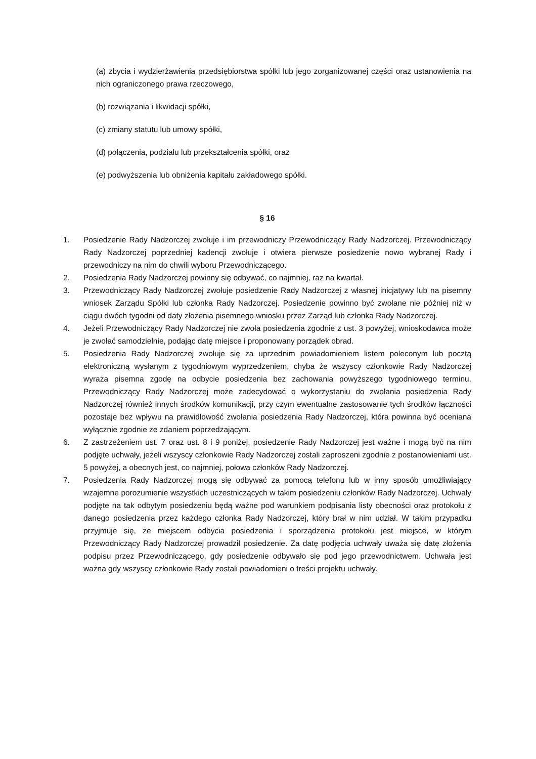(a) zbycia i wydzierżawienia przedsiębiorstwa spółki lub jego zorganizowanej części oraz ustanowienia na nich ograniczonego prawa rzeczowego,
(b) rozwiązania i likwidacji spółki,
(c) zmiany statutu lub umowy spółki,
(d) połączenia, podziału lub przekształcenia spółki, oraz
(e) podwyższenia lub obniżenia kapitału zakładowego spółki.
§ 16
1. Posiedzenie Rady Nadzorczej zwołuje i im przewodniczy Przewodniczący Rady Nadzorczej. Przewodniczący Rady Nadzorczej poprzedniej kadencji zwołuje i otwiera pierwsze posiedzenie nowo wybranej Rady i przewodniczy na nim do chwili wyboru Przewodniczącego.
2. Posiedzenia Rady Nadzorczej powinny się odbywać, co najmniej, raz na kwartał.
3. Przewodniczący Rady Nadzorczej zwołuje posiedzenie Rady Nadzorczej z własnej inicjatywy lub na pisemny wniosek Zarządu Spółki lub członka Rady Nadzorczej. Posiedzenie powinno być zwołane nie później niż w ciągu dwóch tygodni od daty złożenia pisemnego wniosku przez Zarząd lub członka Rady Nadzorczej.
4. Jeżeli Przewodniczący Rady Nadzorczej nie zwoła posiedzenia zgodnie z ust. 3 powyżej, wnioskodawca może je zwołać samodzielnie, podając datę miejsce i proponowany porządek obrad.
5. Posiedzenia Rady Nadzorczej zwołuje się za uprzednim powiadomieniem listem poleconym lub pocztą elektroniczną wysłanym z tygodniowym wyprzedzeniem, chyba że wszyscy członkowie Rady Nadzorczej wyraża pisemna zgodę na odbycie posiedzenia bez zachowania powyższego tygodniowego terminu. Przewodniczący Rady Nadzorczej może zadecydować o wykorzystaniu do zwołania posiedzenia Rady Nadzorczej również innych środków komunikacji, przy czym ewentualne zastosowanie tych środków łączności pozostaje bez wpływu na prawidłowość zwołania posiedzenia Rady Nadzorczej, która powinna być oceniana wyłącznie zgodnie ze zdaniem poprzedzającym.
6. Z zastrzeżeniem ust. 7 oraz ust. 8 i 9 poniżej, posiedzenie Rady Nadzorczej jest ważne i mogą być na nim podjęte uchwały, jeżeli wszyscy członkowie Rady Nadzorczej zostali zaproszeni zgodnie z postanowieniami ust. 5 powyżej, a obecnych jest, co najmniej, połowa członków Rady Nadzorczej.
7. Posiedzenia Rady Nadzorczej mogą się odbywać za pomocą telefonu lub w inny sposób umożliwiający wzajemne porozumienie wszystkich uczestniczących w takim posiedzeniu członków Rady Nadzorczej. Uchwały podjęte na tak odbytym posiedzeniu będą ważne pod warunkiem podpisania listy obecności oraz protokołu z danego posiedzenia przez każdego członka Rady Nadzorczej, który brał w nim udział. W takim przypadku przyjmuje się, że miejscem odbycia posiedzenia i sporządzenia protokołu jest miejsce, w którym Przewodniczący Rady Nadzorczej prowadził posiedzenie. Za datę podjęcia uchwały uważa się datę złożenia podpisu przez Przewodniczącego, gdy posiedzenie odbywało się pod jego przewodnictwem. Uchwała jest ważna gdy wszyscy członkowie Rady zostali powiadomieni o treści projektu uchwały.